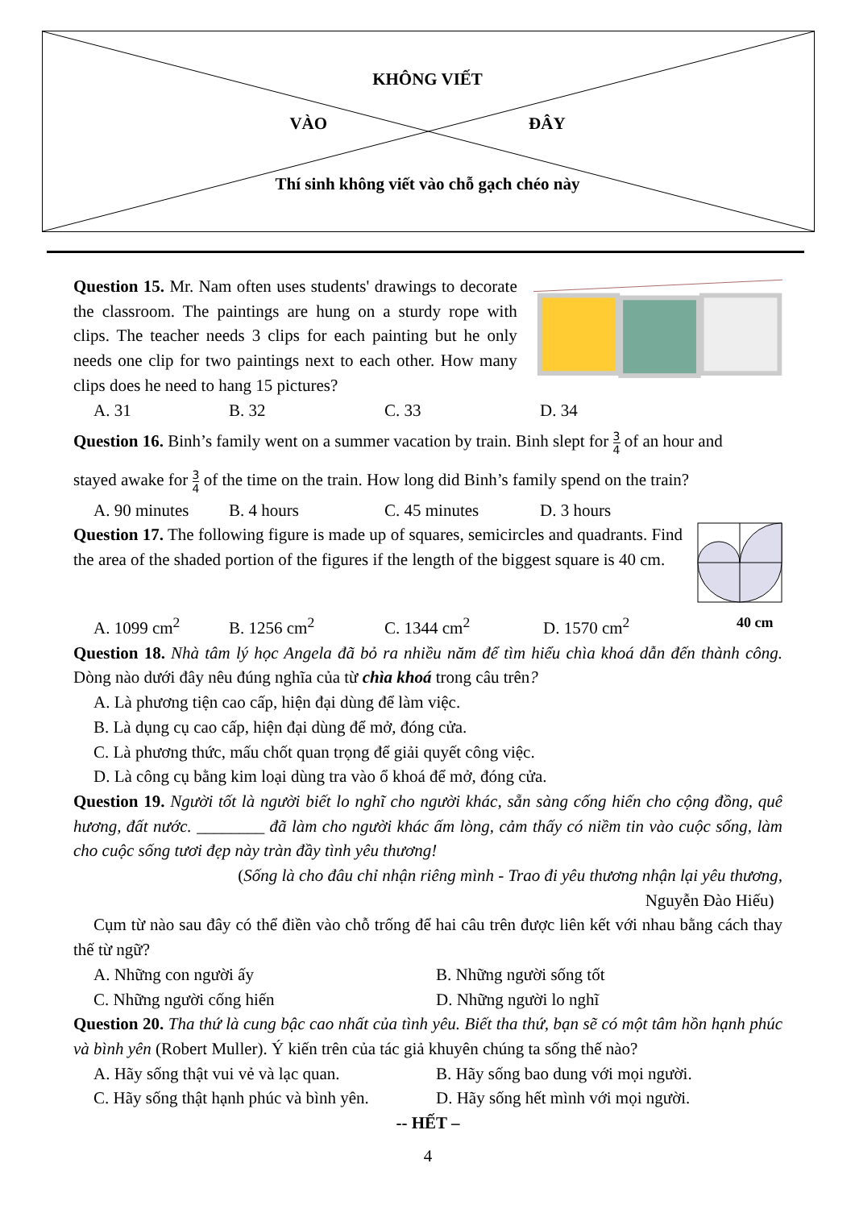KHÔNG VIẾT
VÀO ĐÂY
Thí sinh không viết vào chỗ gạch chéo này
Question 15. Mr. Nam often uses students' drawings to decorate the classroom. The paintings are hung on a sturdy rope with clips. The teacher needs 3 clips for each painting but he only needs one clip for two paintings next to each other. How many clips does he need to hang 15 pictures?
A. 31 B. 32 C. 33 D. 34
Question 16. Binh’s family went on a summer vacation by train. Binh slept for 3 4 of an hour and
stayed awake for 3 4 of the time on the train. How long did Binh’s family spend on the train?
A. 90 minutes B. 4 hours C. 45 minutes D. 3 hours
Question 17. The following figure is made up of squares, semicircles and quadrants. Find the area of the shaded portion of the figures if the length of the biggest square is 40 cm.
A. 1099 cm<sup>2</sup> B. 1256 cm<sup>2</sup> C. 1344 cm<sup>2</sup> D. 1570 cm<sup>2</sup> 40 cm
Question 18. Nhà tâm lý học Angela đã bỏ ra nhiều năm để tìm hiểu chìa khoá dẫn đến thành công. Dòng nào dưới đây nêu đúng nghĩa của từ chìa khoá trong câu trên?
A. Là phương tiện cao cấp, hiện đại dùng để làm việc.
B. Là dụng cụ cao cấp, hiện đại dùng để mở, đóng cửa.
C. Là phương thức, mấu chốt quan trọng để giải quyết công việc.
D. Là công cụ bằng kim loại dùng tra vào ổ khoá để mở, đóng cửa.
Question 19. Người tốt là người biết lo nghĩ cho người khác, sẵn sàng cống hiến cho cộng đồng, quê hương, đất nước. ________ đã làm cho người khác ấm lòng, cảm thấy có niềm tin vào cuộc sống, làm cho cuộc sống tươi đẹp này tràn đầy tình yêu thương!
(Sống là cho đâu chỉ nhận riêng mình - Trao đi yêu thương nhận lại yêu thương,
Nguyễn Đào Hiếu)
Cụm từ nào sau đây có thể điền vào chỗ trống để hai câu trên được liên kết với nhau bằng cách thay thế từ ngữ?
A. Những con người ấy B. Những người sống tốt
C. Những người cống hiến D. Những người lo nghĩ
Question 20. Tha thứ là cung bậc cao nhất của tình yêu. Biết tha thứ, bạn sẽ có một tâm hồn hạnh phúc và bình yên (Robert Muller). Ý kiến trên của tác giả khuyên chúng ta sống thế nào?
A. Hãy sống thật vui vẻ và lạc quan. B. Hãy sống bao dung với mọi người.
C. Hãy sống thật hạnh phúc và bình yên. D. Hãy sống hết mình với mọi người.
-- HẾT –
4